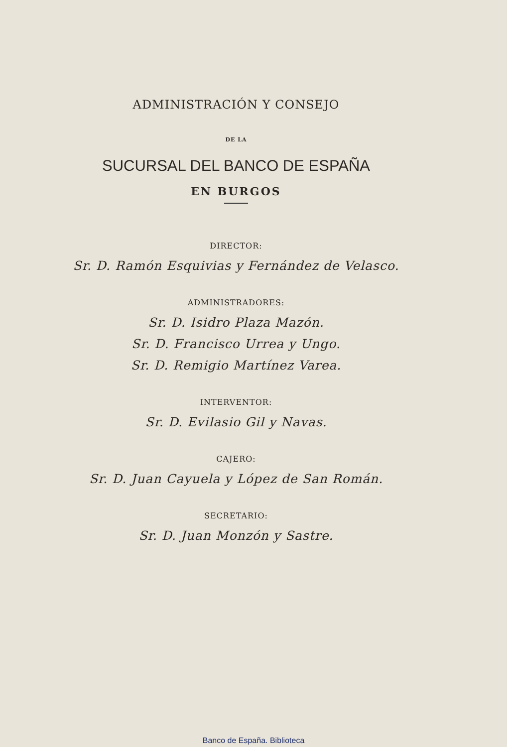ADMINISTRACIÓN Y CONSEJO
DE LA
SUCURSAL DEL BANCO DE ESPAÑA
EN BURGOS
DIRECTOR:
Sr. D. Ramón Esquivias y Fernández de Velasco.
ADMINISTRADORES:
Sr. D. Isidro Plaza Mazón.
Sr. D. Francisco Urrea y Ungo.
Sr. D. Remigio Martínez Varea.
INTERVENTOR:
Sr. D. Evilasio Gil y Navas.
CAJERO:
Sr. D. Juan Cayuela y López de San Román.
SECRETARIO:
Sr. D. Juan Monzón y Sastre.
Banco de España. Biblioteca